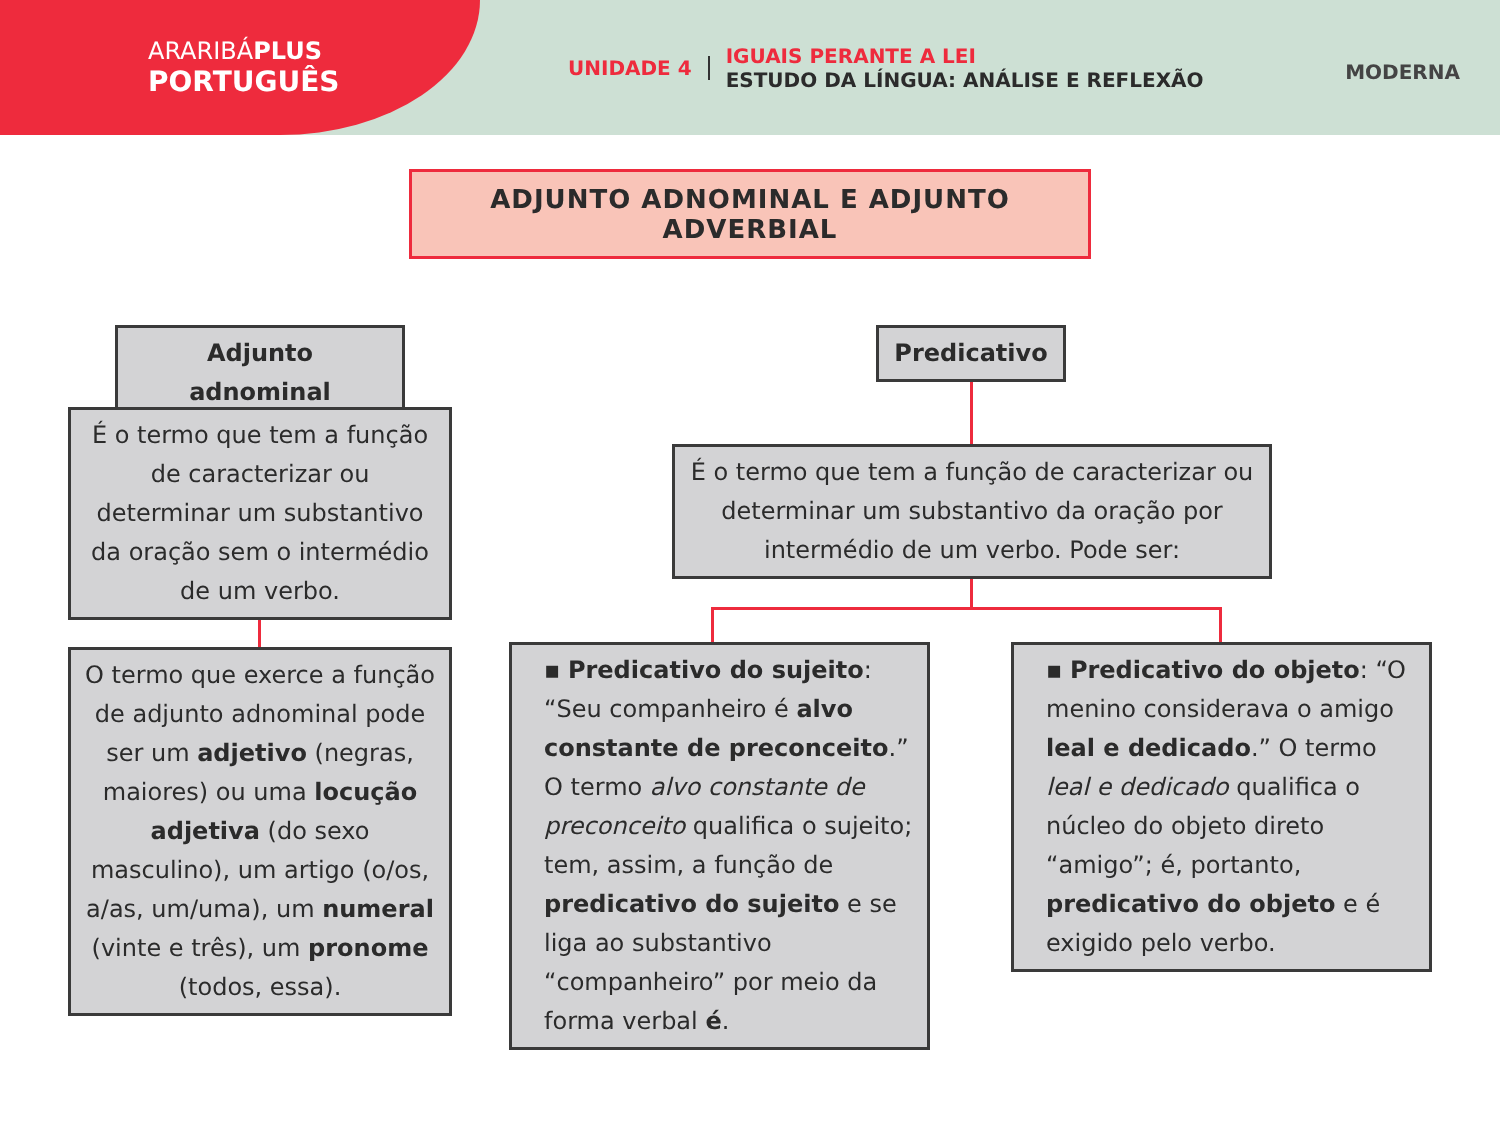ARARIBÁPLUS
PORTUGUÊS
UNIDADE 4
IGUAIS PERANTE A LEI
ESTUDO DA LÍNGUA: ANÁLISE E REFLEXÃO
MODERNA
ADJUNTO ADNOMINAL E ADJUNTO ADVERBIAL
Adjunto adnominal Predicativo
É o termo que tem a função de caracterizar ou determinar um substantivo da oração sem o intermédio de um verbo.
É o termo que tem a função de caracterizar ou determinar um substantivo da oração por intermédio de um verbo. Pode ser:
O termo que exerce a função de adjunto adnominal pode ser um adjetivo (negras, maiores) ou uma locução adjetiva (do sexo masculino), um artigo (o/os, a/as, um/uma), um numeral (vinte e três), um pronome (todos, essa).
▪ Predicativo do sujeito: “Seu companheiro é alvo constante de preconceito.” O termo alvo constante de preconceito qualifica o sujeito; tem, assim, a função de predicativo do sujeito e se liga ao substantivo “companheiro” por meio da forma verbal é.
▪ Predicativo do objeto: “O menino considerava o amigo leal e dedicado.” O termo leal e dedicado qualifica o núcleo do objeto direto “amigo”; é, portanto, predicativo do objeto e é exigido pelo verbo.